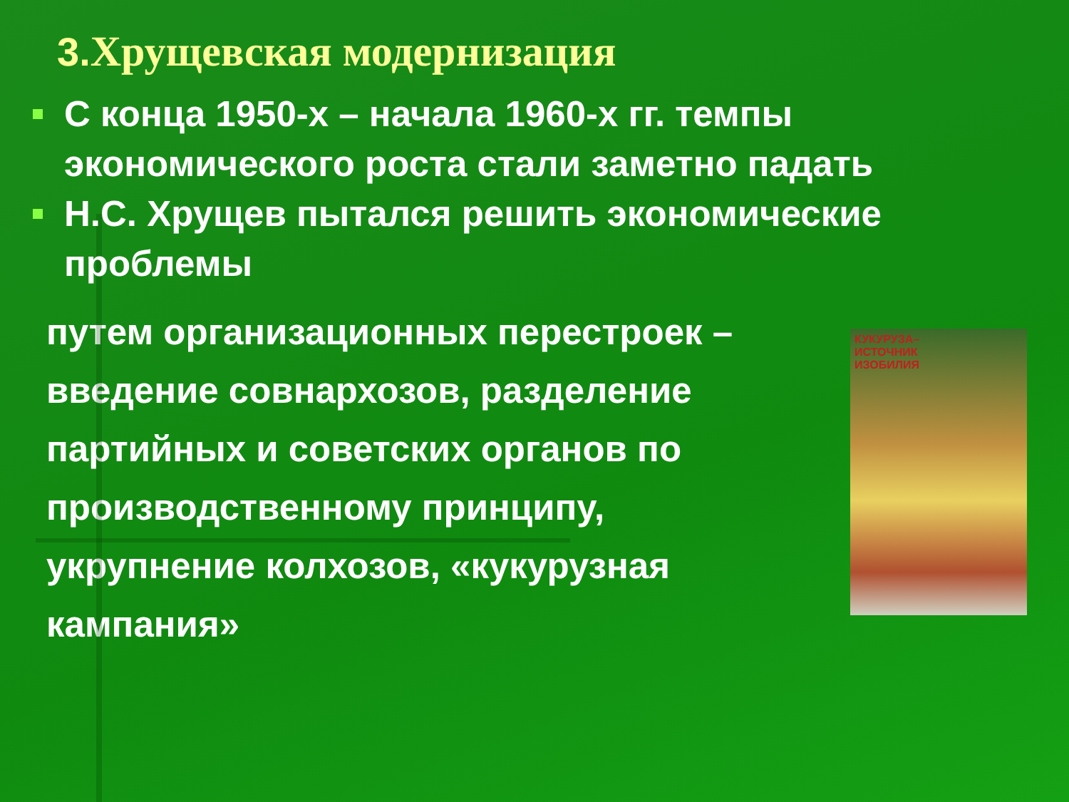3. Хрущевская модернизация
С конца 1950-х – начала 1960-х гг. темпы экономического роста стали заметно падать
Н.С. Хрущев пытался решить экономические проблемы
путем организационных перестроек –
введение совнархозов, разделение партийных и советских органов по производственному принципу, укрупнение колхозов, «кукурузная кампания»
КУКУРУЗА–
ИСТОЧНИК
ИЗОБИЛИЯ